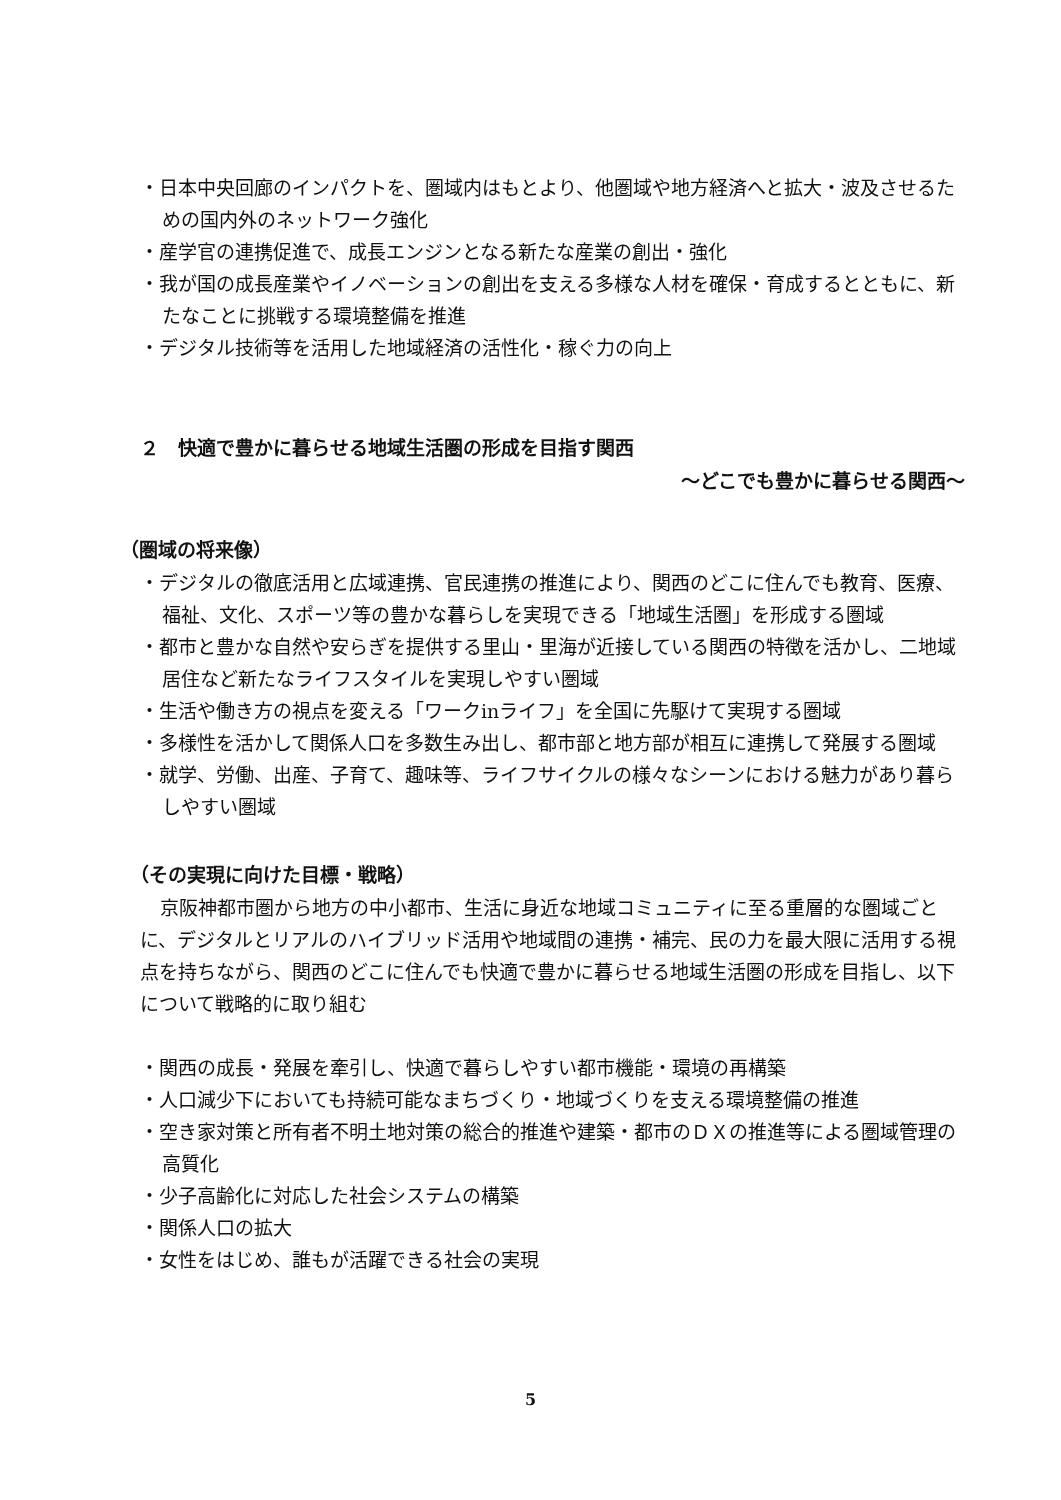・日本中央回廊のインパクトを、圏域内はもとより、他圏域や地方経済へと拡大・波及させるための国内外のネットワーク強化
・産学官の連携促進で、成長エンジンとなる新たな産業の創出・強化
・我が国の成長産業やイノベーションの創出を支える多様な人材を確保・育成するとともに、新たなことに挑戦する環境整備を推進
・デジタル技術等を活用した地域経済の活性化・稼ぐ力の向上
２　快適で豊かに暮らせる地域生活圏の形成を目指す関西
～どこでも豊かに暮らせる関西～
（圏域の将来像）
・デジタルの徹底活用と広域連携、官民連携の推進により、関西のどこに住んでも教育、医療、福祉、文化、スポーツ等の豊かな暮らしを実現できる「地域生活圏」を形成する圏域
・都市と豊かな自然や安らぎを提供する里山・里海が近接している関西の特徴を活かし、二地域居住など新たなライフスタイルを実現しやすい圏域
・生活や働き方の視点を変える「ワークinライフ」を全国に先駆けて実現する圏域
・多様性を活かして関係人口を多数生み出し、都市部と地方部が相互に連携して発展する圏域
・就学、労働、出産、子育て、趣味等、ライフサイクルの様々なシーンにおける魅力があり暮らしやすい圏域
（その実現に向けた目標・戦略）
京阪神都市圏から地方の中小都市、生活に身近な地域コミュニティに至る重層的な圏域ごとに、デジタルとリアルのハイブリッド活用や地域間の連携・補完、民の力を最大限に活用する視点を持ちながら、関西のどこに住んでも快適で豊かに暮らせる地域生活圏の形成を目指し、以下について戦略的に取り組む
・関西の成長・発展を牽引し、快適で暮らしやすい都市機能・環境の再構築
・人口減少下においても持続可能なまちづくり・地域づくりを支える環境整備の推進
・空き家対策と所有者不明土地対策の総合的推進や建築・都市のＤＸの推進等による圏域管理の高質化
・少子高齢化に対応した社会システムの構築
・関係人口の拡大
・女性をはじめ、誰もが活躍できる社会の実現
5